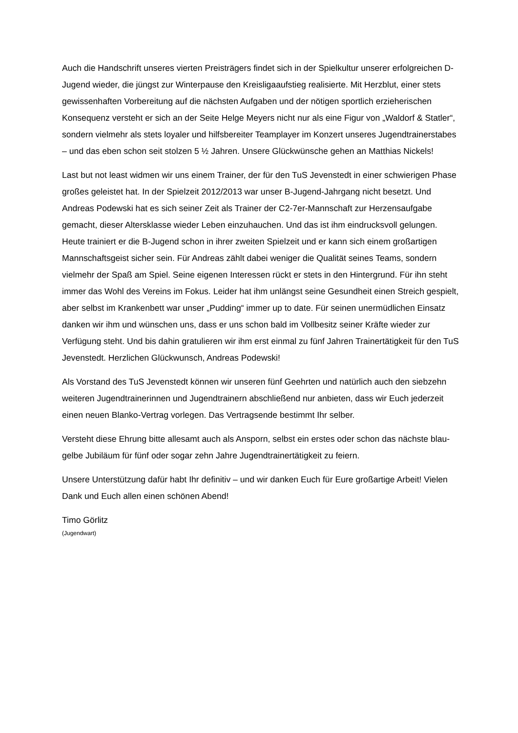Auch die Handschrift unseres vierten Preisträgers findet sich in der Spielkultur unserer erfolgreichen D-Jugend wieder, die jüngst zur Winterpause den Kreisligaaufstieg realisierte. Mit Herzblut, einer stets gewissenhaften Vorbereitung auf die nächsten Aufgaben und der nötigen sportlich erzieherischen Konsequenz versteht er sich an der Seite Helge Meyers nicht nur als eine Figur von „Waldorf & Statler“, sondern vielmehr als stets loyaler und hilfsbereiter Teamplayer im Konzert unseres Jugendtrainerstabes – und das eben schon seit stolzen 5 ½ Jahren. Unsere Glückwünsche gehen an Matthias Nickels!
Last but not least widmen wir uns einem Trainer, der für den TuS Jevenstedt in einer schwierigen Phase großes geleistet hat. In der Spielzeit 2012/2013 war unser B-Jugend-Jahrgang nicht besetzt. Und Andreas Podewski hat es sich seiner Zeit als Trainer der C2-7er-Mannschaft zur Herzensaufgabe gemacht, dieser Altersklasse wieder Leben einzuhauchen. Und das ist ihm eindrucksvoll gelungen. Heute trainiert er die B-Jugend schon in ihrer zweiten Spielzeit und er kann sich einem großartigen Mannschaftsgeist sicher sein. Für Andreas zählt dabei weniger die Qualität seines Teams, sondern vielmehr der Spaß am Spiel. Seine eigenen Interessen rückt er stets in den Hintergrund. Für ihn steht immer das Wohl des Vereins im Fokus. Leider hat ihm unlängst seine Gesundheit einen Streich gespielt, aber selbst im Krankenbett war unser „Pudding“ immer up to date. Für seinen unermüdlichen Einsatz danken wir ihm und wünschen uns, dass er uns schon bald im Vollbesitz seiner Kräfte wieder zur Verfügung steht. Und bis dahin gratulieren wir ihm erst einmal zu fünf Jahren Trainertätigkeit für den TuS Jevenstedt. Herzlichen Glückwunsch, Andreas Podewski!
Als Vorstand des TuS Jevenstedt können wir unseren fünf Geehrten und natürlich auch den siebzehn weiteren Jugendtrainerinnen und Jugendtrainern abschließend nur anbieten, dass wir Euch jederzeit einen neuen Blanko-Vertrag vorlegen. Das Vertragsende bestimmt Ihr selber.
Versteht diese Ehrung bitte allesamt auch als Ansporn, selbst ein erstes oder schon das nächste blau-gelbe Jubiläum für fünf oder sogar zehn Jahre Jugendtrainertätigkeit zu feiern.
Unsere Unterstützung dafür habt Ihr definitiv – und wir danken Euch für Eure großartige Arbeit! Vielen Dank und Euch allen einen schönen Abend!
Timo Görlitz
(Jugendwart)